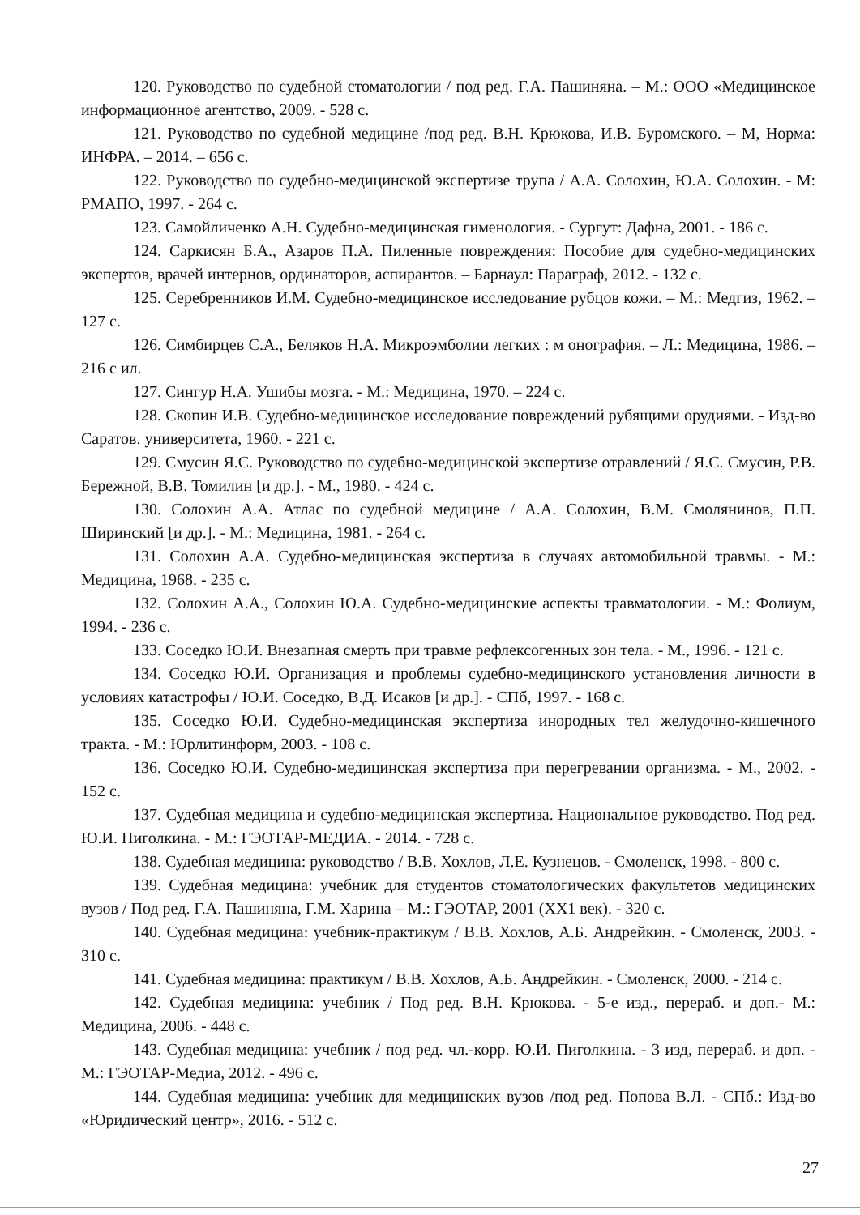120. Руководство по судебной стоматологии / под ред. Г.А. Пашиняна. – М.: ООО «Медицинское информационное агентство, 2009. - 528 с.
121. Руководство по судебной медицине /под ред. В.Н. Крюкова, И.В. Буромского. – М, Норма: ИНФРА. – 2014. – 656 с.
122. Руководство по судебно-медицинской экспертизе трупа / А.А. Солохин, Ю.А. Солохин. - М: РМАПО, 1997. - 264 с.
123. Самойличенко А.Н. Судебно-медицинская гименология. - Сургут: Дафна, 2001. - 186 с.
124. Саркисян Б.А., Азаров П.А. Пиленные повреждения: Пособие для судебно-медицинских экспертов, врачей интернов, ординаторов, аспирантов. – Барнаул: Параграф, 2012. - 132 с.
125. Серебренников И.М. Судебно-медицинское исследование рубцов кожи. – М.: Медгиз, 1962. – 127 с.
126. Симбирцев С.А., Беляков Н.А. Микроэмболии легких : м онография. – Л.: Медицина, 1986. – 216 с ил.
127. Сингур Н.А. Ушибы мозга. - М.: Медицина, 1970. – 224 с.
128. Скопин И.В. Судебно-медицинское исследование повреждений рубящими орудиями. - Изд-во Саратов. университета, 1960. - 221 с.
129. Смусин Я.С. Руководство по судебно-медицинской экспертизе отравлений / Я.С. Смусин, Р.В. Бережной, В.В. Томилин [и др.]. - М., 1980. - 424 с.
130. Солохин А.А. Атлас по судебной медицине / А.А. Солохин, В.М. Смолянинов, П.П. Ширинский [и др.]. - М.: Медицина, 1981. - 264 с.
131. Солохин А.А. Судебно-медицинская экспертиза в случаях автомобильной травмы. - М.: Медицина, 1968. - 235 с.
132. Солохин А.А., Солохин Ю.А. Судебно-медицинские аспекты травматологии. - М.: Фолиум, 1994. - 236 с.
133. Соседко Ю.И. Внезапная смерть при травме рефлексогенных зон тела. - М., 1996. - 121 с.
134. Соседко Ю.И. Организация и проблемы судебно-медицинского установления личности в условиях катастрофы / Ю.И. Соседко, В.Д. Исаков [и др.]. - СПб, 1997. - 168 с.
135. Соседко Ю.И. Судебно-медицинская экспертиза инородных тел желудочно-кишечного тракта. - М.: Юрлитинформ, 2003. - 108 с.
136. Соседко Ю.И. Судебно-медицинская экспертиза при перегревании организма. - М., 2002. - 152 с.
137. Судебная медицина и судебно-медицинская экспертиза. Национальное руководство. Под ред. Ю.И. Пиголкина. - М.: ГЭОТАР-МЕДИА. - 2014. - 728 с.
138. Судебная медицина: руководство / В.В. Хохлов, Л.Е. Кузнецов. - Смоленск, 1998. - 800 с.
139. Судебная медицина: учебник для студентов стоматологических факультетов медицинских вузов / Под ред. Г.А. Пашиняна, Г.М. Харина – М.: ГЭОТАР, 2001 (XX1 век). - 320 с.
140. Судебная медицина: учебник-практикум / В.В. Хохлов, А.Б. Андрейкин. - Смоленск, 2003. - 310 с.
141. Судебная медицина: практикум / В.В. Хохлов, А.Б. Андрейкин. - Смоленск, 2000. - 214 с.
142. Судебная медицина: учебник / Под ред. В.Н. Крюкова. - 5-е изд., перераб. и доп.- М.: Медицина, 2006. - 448 с.
143. Судебная медицина: учебник / под ред. чл.-корр. Ю.И. Пиголкина. - 3 изд, перераб. и доп. - М.: ГЭОТАР-Медиа, 2012. - 496 с.
144. Судебная медицина: учебник для медицинских вузов /под ред. Попова В.Л. - СПб.: Изд-во «Юридический центр», 2016. - 512 с.
27